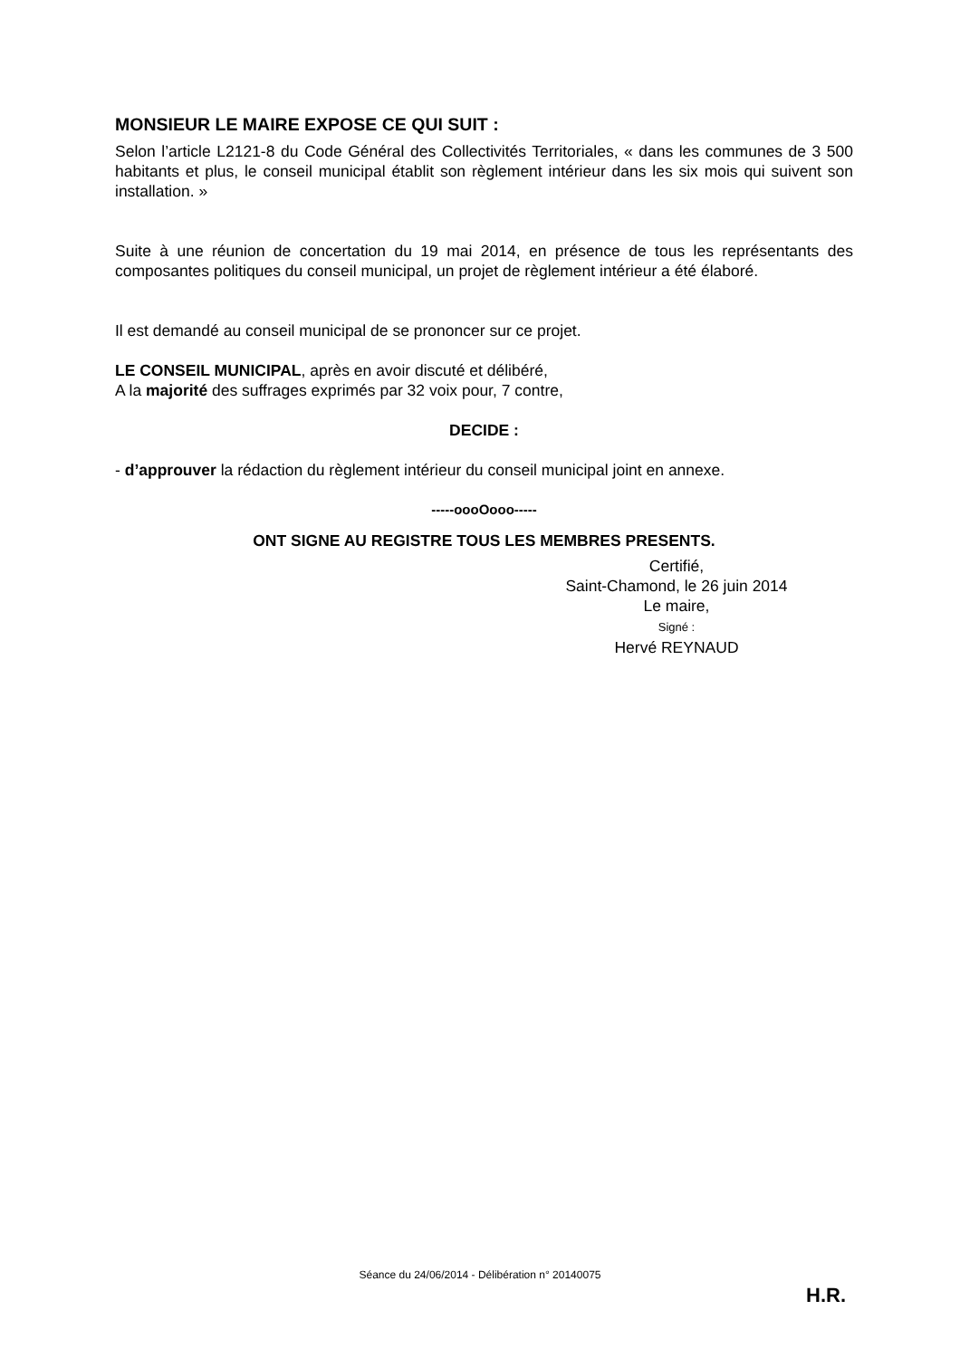MONSIEUR LE MAIRE EXPOSE CE QUI SUIT :
Selon l’article L2121-8 du Code Général des Collectivités Territoriales, « dans les communes de 3 500 habitants et plus, le conseil municipal établit son règlement intérieur dans les six mois qui suivent son installation. »
Suite à une réunion de concertation du 19 mai 2014, en présence de tous les représentants des composantes politiques du conseil municipal, un projet de règlement intérieur a été élaboré.
Il est demandé au conseil municipal de se prononcer sur ce projet.
LE CONSEIL MUNICIPAL, après en avoir discuté et délibéré,
A la majorité des suffrages exprimés par 32 voix pour, 7 contre,
DECIDE :
- d’approuver la rédaction du règlement intérieur du conseil municipal joint en annexe.
-----oooOooo-----
ONT SIGNE AU REGISTRE TOUS LES MEMBRES PRESENTS.
Certifié,
Saint-Chamond, le 26 juin 2014
Le maire,
Signé :
Hervé REYNAUD
Séance du 24/06/2014 - Délibération n° 20140075
H.R.